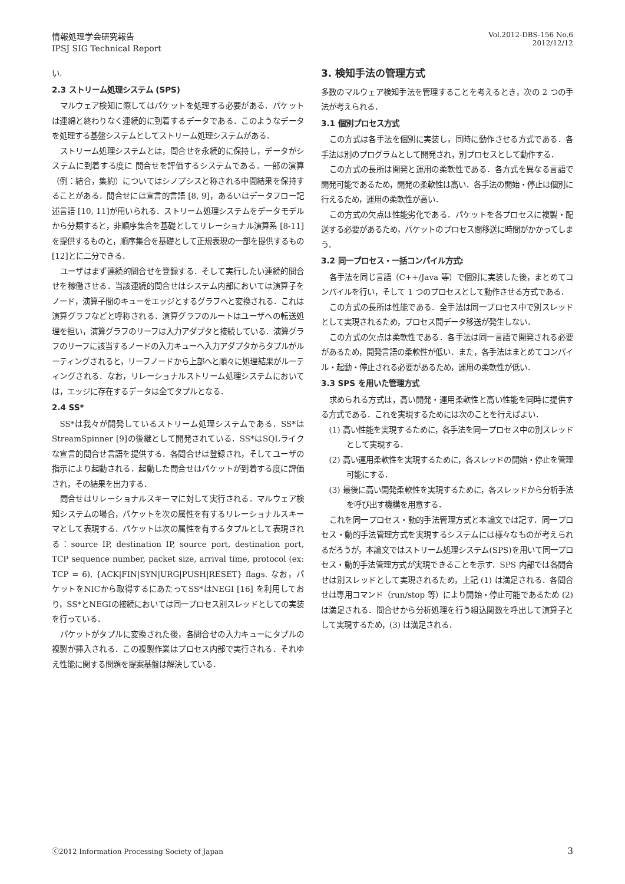情報処理学会研究報告
IPSJ SIG Technical Report
Vol.2012-DBS-156 No.6
2012/12/12
い.
2.3 ストリーム処理システム (SPS)
マルウェア検知に際してはパケットを処理する必要がある．パケットは連綿と終わりなく連続的に到着するデータである．このようなデータを処理する基盤システムとしてストリーム処理システムがある．
ストリーム処理システムとは，問合せを永続的に保持し，データがシステムに到着する度に 問合せを評価するシステムである．一部の演算（例：結合，集約）についてはシノプシスと称される中間結果を保持することがある．問合せには宣言的言語 [8, 9]，あるいはデータフロー記述言語 [10, 11]が用いられる．ストリーム処理システムをデータモデルから分類すると，非順序集合を基礎としてリレーショナル演算系 [8-11]を提供するものと，順序集合を基礎として正規表現の一部を提供するもの [12]とに二分できる．
ユーザはまず連続的問合せを登録する．そして実行したい連続的問合せを稼働させる．当該連続的問合せはシステム内部においては演算子をノード，演算子間のキューをエッジとするグラフへと変換される．これは演算グラフなどと呼称される．演算グラフのルートはユーザへの転送処理を担い，演算グラフのリーフは入力アダプタと接続している．演算グラフのリーフに該当するノードの入力キューへ入力アダプタからタプルがルーティングされると，リーフノードから上部へと順々に処理結果がルーティングされる．なお，リレーショナルストリーム処理システムにおいては，エッジに存在するデータは全てタプルとなる．
2.4 SS*
SS*は我々が開発しているストリーム処理システムである．SS*はStreamSpinner [9]の後継として開発されている．SS*はSQLライクな宣言的問合せ言語を提供する．各問合せは登録され，そしてユーザの指示により起動される．起動した問合せはパケットが到着する度に評価され，その結果を出力する．
問合せはリレーショナルスキーマに対して実行される．マルウェア検知システムの場合，パケットを次の属性を有するリレーショナルスキーマとして表現する．パケットは次の属性を有するタプルとして表現される：source IP, destination IP, source port, destination port, TCP sequence number, packet size, arrival time, protocol (ex: TCP = 6), {ACK|FIN|SYN|URG|PUSH|RESET} flags. なお，パケットをNICから取得するにあたってSS*はNEGI [16] を利用しており，SS*とNEGIの接続においては同一プロセス別スレッドとしての実装を行っている．
パケットがタプルに変換された後，各問合せの入力キューにタプルの複製が挿入される．この複製作業はプロセス内部で実行される．それゆえ性能に関する問題を提案基盤は解決している．
3. 検知手法の管理方式
多数のマルウェア検知手法を管理することを考えるとき，次の 2 つの手法が考えられる．
3.1 個別プロセス方式
この方式は各手法を個別に実装し，同時に動作させる方式である．各手法は別のプログラムとして開発され，別プロセスとして動作する．
この方式の長所は開発と運用の柔軟性である．各方式を異なる言語で開発可能であるため，開発の柔軟性は高い．各手法の開始・停止は個別に行えるため，運用の柔軟性が高い．
この方式の欠点は性能劣化である．パケットを各プロセスに複製・配送する必要があるため，パケットのプロセス間移送に時間がかかってしまう．
3.2 同一プロセス・一括コンパイル方式:
各手法を同じ言語（C++/Java 等）で個別に実装した後，まとめてコンパイルを行い，そして 1 つのプロセスとして動作させる方式である．
この方式の長所は性能である．全手法は同一プロセス中で別スレッドとして実現されるため，プロセス間データ移送が発生しない．
この方式の欠点は柔軟性である．各手法は同一言語で開発される必要があるため，開発言語の柔軟性が低い．また，各手法はまとめてコンパイル・起動・停止される必要があるため，運用の柔軟性が低い．
3.3 SPS を用いた管理方式
求められる方式は，高い開発・運用柔軟性と高い性能を同時に提供する方式である．これを実現するためには次のことを行えばよい．
(1) 高い性能を実現するために，各手法を同一プロセス中の別スレッドとして実現する．
(2) 高い運用柔軟性を実現するために，各スレッドの開始・停止を管理可能にする．
(3) 最後に高い開発柔軟性を実現するために，各スレッドから分析手法を呼び出す機構を用意する．
これを同一プロセス・動的手法管理方式と本論文では記す．同一プロセス・動的手法管理方式を実現するシステムには様々なものが考えられるだろうが，本論文ではストリーム処理システム(SPS)を用いて同一プロセス・動的手法管理方式が実現できることを示す．SPS 内部では各問合せは別スレッドとして実現されるため，上記 (1) は満足される．各問合せは専用コマンド（run/stop 等）により開始・停止可能であるため (2) は満足される．問合せから分析処理を行う組込関数を呼出して演算子として実現するため，(3) は満足される．
ⓒ2012 Information Processing Society of Japan
3